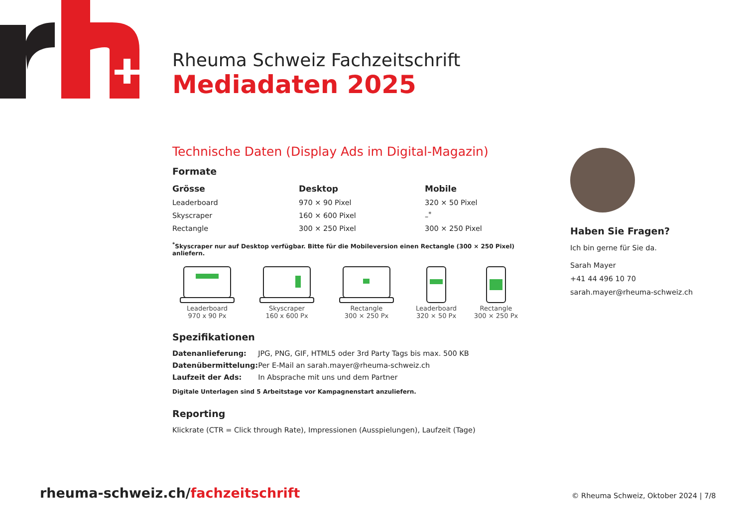Rheuma Schweiz Fachzeitschrift
Mediadaten 2025
Technische Daten (Display Ads im Digital-Magazin)
Formate
| Grösse | Desktop | Mobile |
| --- | --- | --- |
| Leaderboard | 970 × 90 Pixel | 320 × 50 Pixel |
| Skyscraper | 160 × 600 Pixel | –<sup>*</sup> |
| Rectangle | 300 × 250 Pixel | 300 × 250 Pixel |
<sup>*</sup> Skyscraper nur auf Desktop verfügbar. Bitte für die Mobileversion einen Rectangle (300 × 250 Pixel) anliefern.
Leaderboard
970 x 90 Px
Skyscraper
160 x 600 Px
Rectangle
300 × 250 Px
Leaderboard
320 × 50 Px
Rectangle
300 × 250 Px
Spezifikationen
| Datenanlieferung: | JPG, PNG, GIF, HTML5 oder 3rd Party Tags bis max. 500 KB |
| Datenübermittelung: | Per E-Mail an sarah.mayer@rheuma-schweiz.ch |
| Laufzeit der Ads: | In Absprache mit uns und dem Partner |
Digitale Unterlagen sind 5 Arbeitstage vor Kampagnenstart anzuliefern.
Reporting
Klickrate (CTR = Click through Rate), Impressionen (Ausspielungen), Laufzeit (Tage)
Haben Sie Fragen?
Ich bin gerne für Sie da.
Sarah Mayer
+41 44 496 10 70
sarah.mayer@rheuma-schweiz.ch
rheuma-schweiz.ch/fachzeitschrift
© Rheuma Schweiz, Oktober 2024 | 7/8